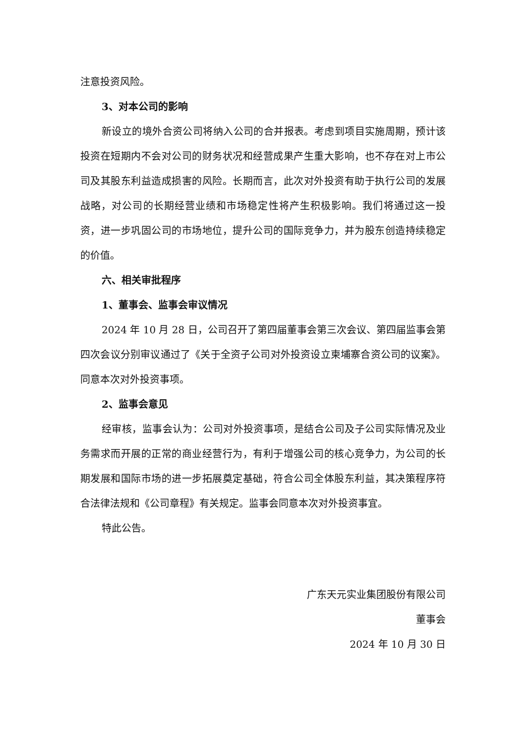注意投资风险。
3、对本公司的影响
新设立的境外合资公司将纳入公司的合并报表。考虑到项目实施周期，预计该投资在短期内不会对公司的财务状况和经营成果产生重大影响，也不存在对上市公司及其股东利益造成损害的风险。长期而言，此次对外投资有助于执行公司的发展战略，对公司的长期经营业绩和市场稳定性将产生积极影响。我们将通过这一投资，进一步巩固公司的市场地位，提升公司的国际竞争力，并为股东创造持续稳定的价值。
六、相关审批程序
1、董事会、监事会审议情况
2024 年 10 月 28 日，公司召开了第四届董事会第三次会议、第四届监事会第四次会议分别审议通过了《关于全资子公司对外投资设立柬埔寨合资公司的议案》。同意本次对外投资事项。
2、监事会意见
经审核，监事会认为：公司对外投资事项，是结合公司及子公司实际情况及业务需求而开展的正常的商业经营行为，有利于增强公司的核心竞争力，为公司的长期发展和国际市场的进一步拓展奠定基础，符合公司全体股东利益，其决策程序符合法律法规和《公司章程》有关规定。监事会同意本次对外投资事宜。
特此公告。
广东天元实业集团股份有限公司
董事会
2024 年 10 月 30 日